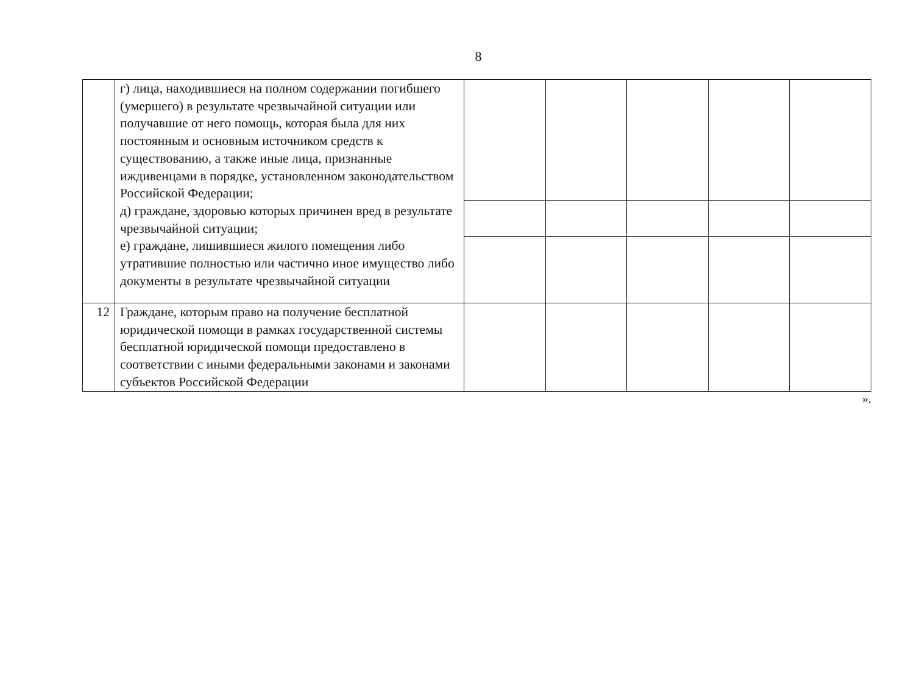8
| | г) лица, находившиеся на полном содержании погибшего (умершего) в результате чрезвычайной ситуации или получавшие от него помощь, которая была для них постоянным и основным источником средств к существованию, а также иные лица, признанные иждивенцами в порядке, установленном законодательством Российской Федерации; д) граждане, здоровью которых причинен вред в результате чрезвычайной ситуации; е) граждане, лишившиеся жилого помещения либо утратившие полностью или частично иное имущество либо документы в результате чрезвычайной ситуации | | | | | |
| 12 | Граждане, которым право на получение бесплатной юридической помощи в рамках государственной системы бесплатной юридической помощи предоставлено в соответствии с иными федеральными законами и законами субъектов Российской Федерации | | | | | |
».